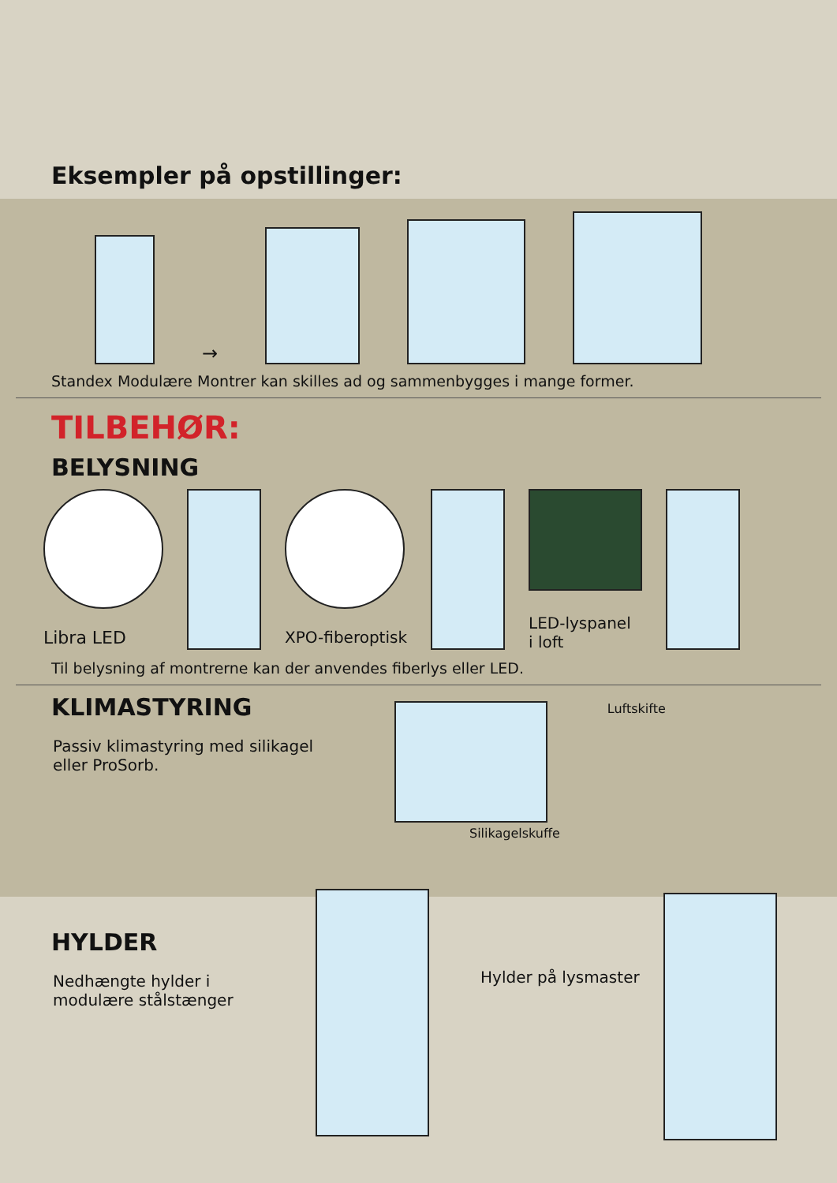Eksempler på opstillinger:
→
Standex Modulære Montrer kan skilles ad og sammenbygges i mange former.
TILBEHØR:
BELYSNING
Libra LED XPO-fiberoptisk
LED-lyspanel
i loft
Til belysning af montrerne kan der anvendes fiberlys eller LED.
KLIMASTYRING
Passiv klimastyring med silikagel eller ProSorb.
Silikagelskuffe Luftskifte
HYLDER
Nedhængte hylder i modulære stålstænger
Hylder på lysmaster